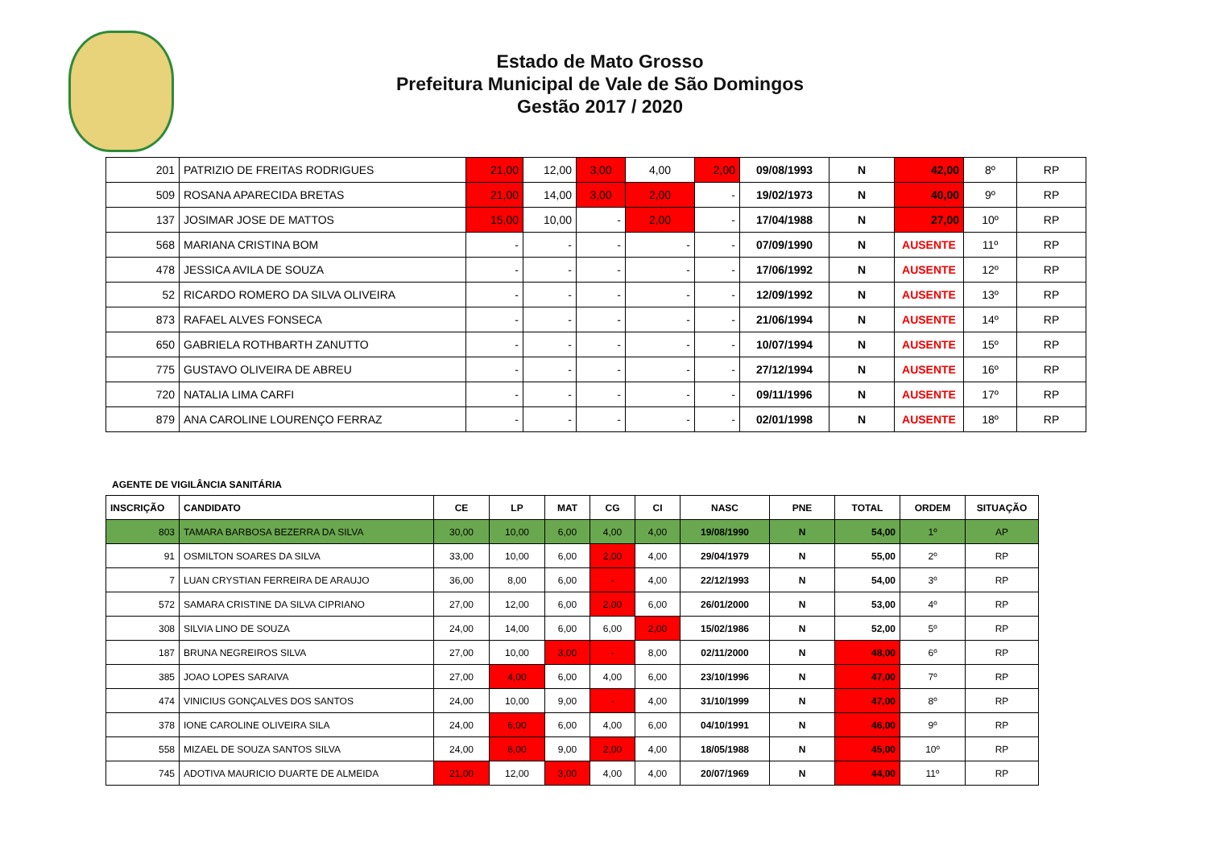Estado de Mato Grosso
Prefeitura Municipal de Vale de São Domingos
Gestão 2017 / 2020
| 201 | PATRIZIO DE FREITAS RODRIGUES | 21,00 | 12,00 | 3,00 | 4,00 | 2,00 | 09/08/1993 | N | 42,00 | 8º | RP |
| 509 | ROSANA APARECIDA BRETAS | 21,00 | 14,00 | 3,00 | 2,00 | - | 19/02/1973 | N | 40,00 | 9º | RP |
| 137 | JOSIMAR JOSE DE MATTOS | 15,00 | 10,00 | - | 2,00 | - | 17/04/1988 | N | 27,00 | 10º | RP |
| 568 | MARIANA CRISTINA BOM | - | - | - | - | - | 07/09/1990 | N | AUSENTE | 11º | RP |
| 478 | JESSICA AVILA DE SOUZA | - | - | - | - | - | 17/06/1992 | N | AUSENTE | 12º | RP |
| 52 | RICARDO ROMERO DA SILVA OLIVEIRA | - | - | - | - | - | 12/09/1992 | N | AUSENTE | 13º | RP |
| 873 | RAFAEL ALVES FONSECA | - | - | - | - | - | 21/06/1994 | N | AUSENTE | 14º | RP |
| 650 | GABRIELA ROTHBARTH ZANUTTO | - | - | - | - | - | 10/07/1994 | N | AUSENTE | 15º | RP |
| 775 | GUSTAVO OLIVEIRA DE ABREU | - | - | - | - | - | 27/12/1994 | N | AUSENTE | 16º | RP |
| 720 | NATALIA LIMA CARFI | - | - | - | - | - | 09/11/1996 | N | AUSENTE | 17º | RP |
| 879 | ANA CAROLINE LOURENÇO FERRAZ | - | - | - | - | - | 02/01/1998 | N | AUSENTE | 18º | RP |
AGENTE DE VIGILÂNCIA SANITÁRIA
| INSCRIÇÃO | CANDIDATO | CE | LP | MAT | CG | CI | NASC | PNE | TOTAL | ORDEM | SITUAÇÃO |
| --- | --- | --- | --- | --- | --- | --- | --- | --- | --- | --- | --- |
| 803 | TAMARA BARBOSA BEZERRA DA SILVA | 30,00 | 10,00 | 6,00 | 4,00 | 4,00 | 19/08/1990 | N | 54,00 | 1º | AP |
| 91 | OSMILTON SOARES DA SILVA | 33,00 | 10,00 | 6,00 | 2,00 | 4,00 | 29/04/1979 | N | 55,00 | 2º | RP |
| 7 | LUAN CRYSTIAN FERREIRA DE ARAUJO | 36,00 | 8,00 | 6,00 | - | 4,00 | 22/12/1993 | N | 54,00 | 3º | RP |
| 572 | SAMARA CRISTINE DA SILVA CIPRIANO | 27,00 | 12,00 | 6,00 | 2,00 | 6,00 | 26/01/2000 | N | 53,00 | 4º | RP |
| 308 | SILVIA LINO DE SOUZA | 24,00 | 14,00 | 6,00 | 6,00 | 2,00 | 15/02/1986 | N | 52,00 | 5º | RP |
| 187 | BRUNA NEGREIROS SILVA | 27,00 | 10,00 | 3,00 | - | 8,00 | 02/11/2000 | N | 48,00 | 6º | RP |
| 385 | JOAO LOPES SARAIVA | 27,00 | 4,00 | 6,00 | 4,00 | 6,00 | 23/10/1996 | N | 47,00 | 7º | RP |
| 474 | VINICIUS GONÇALVES DOS SANTOS | 24,00 | 10,00 | 9,00 | - | 4,00 | 31/10/1999 | N | 47,00 | 8º | RP |
| 378 | IONE CAROLINE OLIVEIRA SILA | 24,00 | 6,00 | 6,00 | 4,00 | 6,00 | 04/10/1991 | N | 46,00 | 9º | RP |
| 558 | MIZAEL DE SOUZA SANTOS SILVA | 24,00 | 6,00 | 9,00 | 2,00 | 4,00 | 18/05/1988 | N | 45,00 | 10º | RP |
| 745 | ADOTIVA MAURICIO DUARTE DE ALMEIDA | 21,00 | 12,00 | 3,00 | 4,00 | 4,00 | 20/07/1969 | N | 44,00 | 11º | RP |